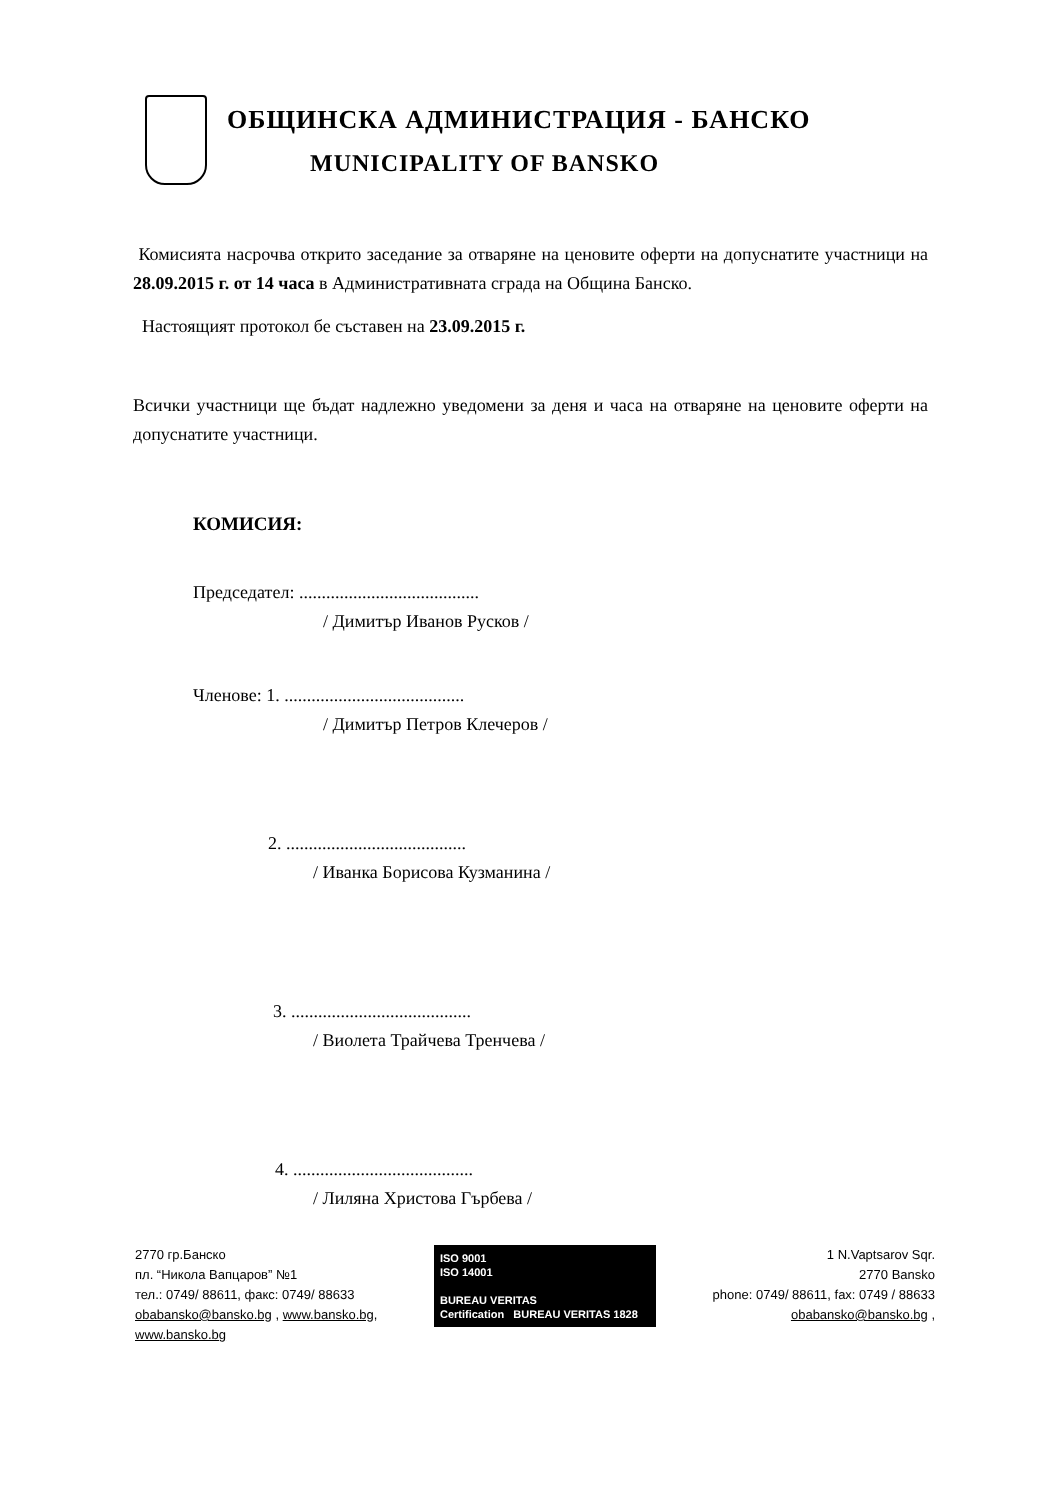ОБЩИНСКА АДМИНИСТРАЦИЯ - БАНСКО
MUNICIPALITY OF BANSKO
Комисията насрочва открито заседание за отваряне на ценовите оферти на допуснатите участници на 28.09.2015 г. от 14 часа в Административната сграда на Община Банско.
Настоящият протокол бе съставен на 23.09.2015 г.
Всички участници ще бъдат надлежно уведомени за деня и часа на отваряне на ценовите оферти на допуснатите участници.
КОМИСИЯ:
Председател: ........................................
/ Димитър Иванов Русков /
Членове: 1. ........................................
/ Димитър Петров Клечеров /
2. ........................................
/ Иванка Борисова Кузманина /
3. ........................................
/ Виолета Трайчева Тренчева /
4. ........................................
/ Лиляна Христова Гърбева /
2770 гр.Банско
пл. “Никола Вапцаров” №1
тел.: 0749/ 88611, факс: 0749/ 88633
obabansko@bansko.bg , www.bansko.bg,
www.bansko.bg
ISO 9001
ISO 14001
BUREAU VERITAS
Certification BUREAU VERITAS 1828
1 N.Vaptsarov Sqr.
2770 Bansko
phone: 0749/ 88611, fax: 0749 / 88633
obabansko@bansko.bg ,